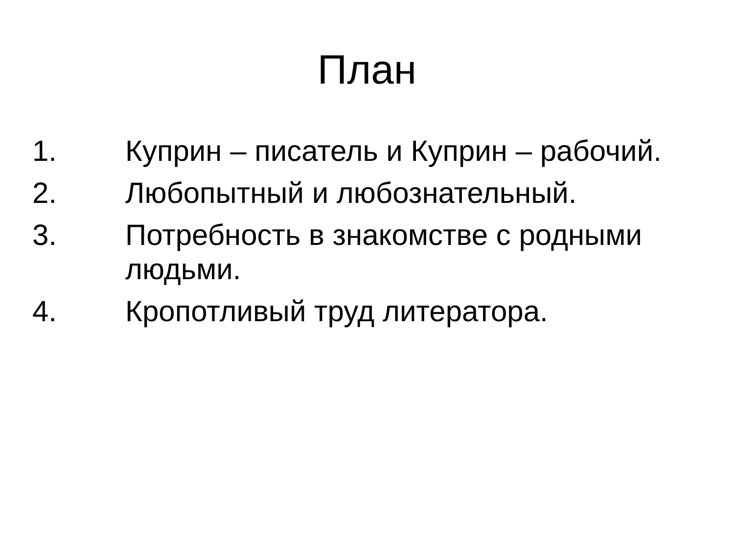План
1. Куприн – писатель и Куприн – рабочий.
2. Любопытный и любознательный.
3. Потребность в знакомстве с родными людьми.
4. Кропотливый труд литератора.